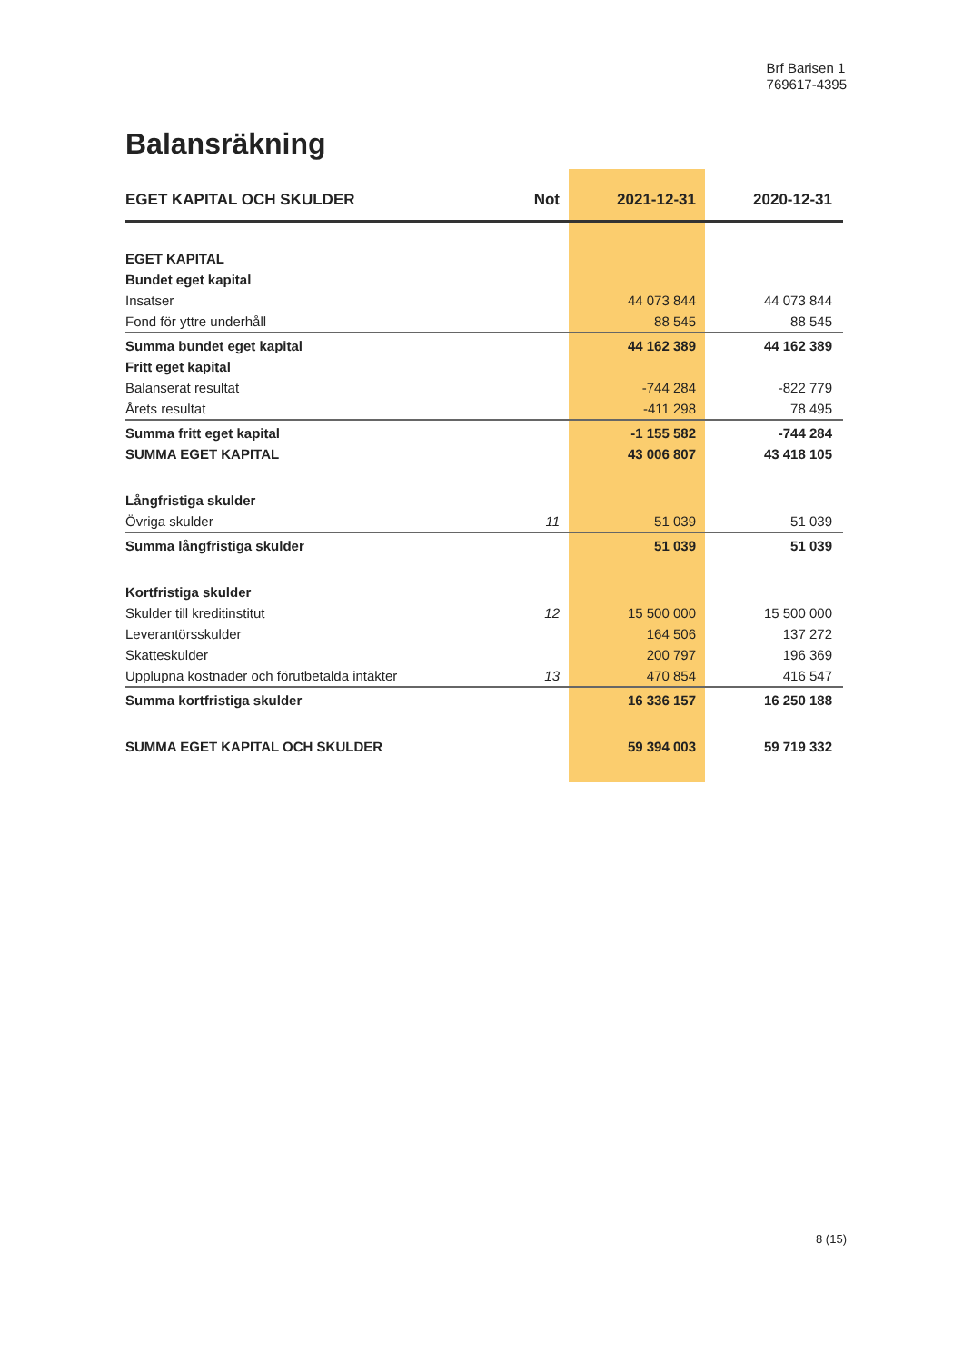Brf Barisen 1
769617-4395
Balansräkning
| EGET KAPITAL OCH SKULDER | Not | 2021-12-31 | 2020-12-31 |
| --- | --- | --- | --- |
| EGET KAPITAL | | | |
| Bundet eget kapital | | | |
| Insatser | | 44 073 844 | 44 073 844 |
| Fond för yttre underhåll | | 88 545 | 88 545 |
| Summa bundet eget kapital | | 44 162 389 | 44 162 389 |
| Fritt eget kapital | | | |
| Balanserat resultat | | -744 284 | -822 779 |
| Årets resultat | | -411 298 | 78 495 |
| Summa fritt eget kapital | | -1 155 582 | -744 284 |
| SUMMA EGET KAPITAL | | 43 006 807 | 43 418 105 |
| Långfristiga skulder | | | |
| Övriga skulder | 11 | 51 039 | 51 039 |
| Summa långfristiga skulder | | 51 039 | 51 039 |
| Kortfristiga skulder | | | |
| Skulder till kreditinstitut | 12 | 15 500 000 | 15 500 000 |
| Leverantörsskulder | | 164 506 | 137 272 |
| Skatteskulder | | 200 797 | 196 369 |
| Upplupna kostnader och förutbetalda intäkter | 13 | 470 854 | 416 547 |
| Summa kortfristiga skulder | | 16 336 157 | 16 250 188 |
| SUMMA EGET KAPITAL OCH SKULDER | | 59 394 003 | 59 719 332 |
8 (15)